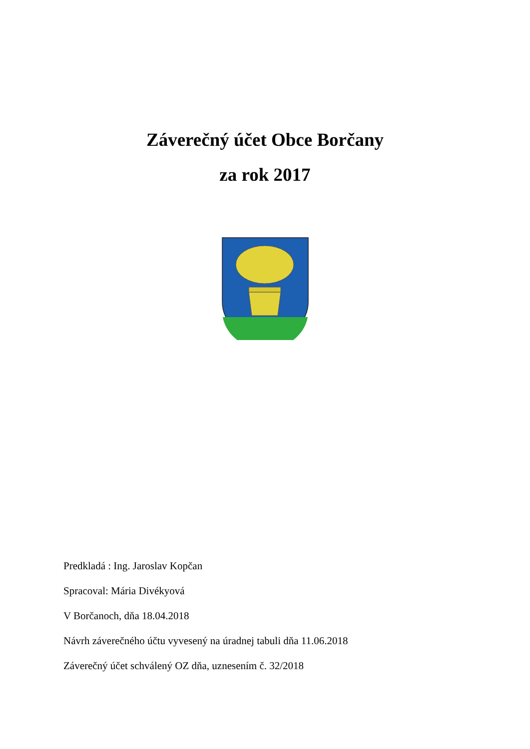Záverečný účet Obce Borčany
za rok 2017
Predkladá : Ing. Jaroslav Kopčan
Spracoval: Mária Divékyová
V Borčanoch, dňa 18.04.2018
Návrh záverečného účtu vyvesený na úradnej tabuli dňa 11.06.2018
Záverečný účet schválený OZ dňa, uznesením č. 32/2018